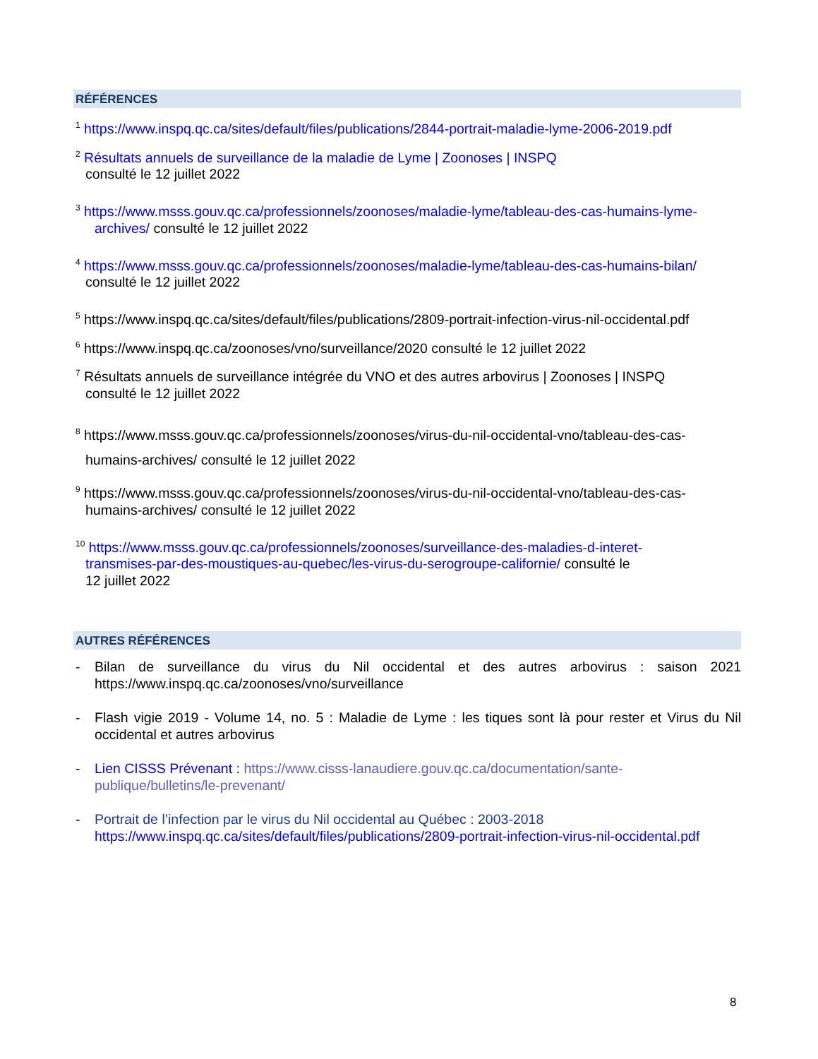RÉFÉRENCES
<sup>1</sup> https://www.inspq.qc.ca/sites/default/files/publications/2844-portrait-maladie-lyme-2006-2019.pdf
<sup>2</sup> Résultats annuels de surveillance de la maladie de Lyme | Zoonoses | INSPQ
consulté le 12 juillet 2022
<sup>3</sup> https://www.msss.gouv.qc.ca/professionnels/zoonoses/maladie-lyme/tableau-des-cas-humains-lyme-
archives/ consulté le 12 juillet 2022
<sup>4</sup> https://www.msss.gouv.qc.ca/professionnels/zoonoses/maladie-lyme/tableau-des-cas-humains-bilan/
consulté le 12 juillet 2022
<sup>5</sup> https://www.inspq.qc.ca/sites/default/files/publications/2809-portrait-infection-virus-nil-occidental.pdf
<sup>6</sup> https://www.inspq.qc.ca/zoonoses/vno/surveillance/2020 consulté le 12 juillet 2022
<sup>7</sup> Résultats annuels de surveillance intégrée du VNO et des autres arbovirus | Zoonoses | INSPQ
consulté le 12 juillet 2022
<sup>8</sup> https://www.msss.gouv.qc.ca/professionnels/zoonoses/virus-du-nil-occidental-vno/tableau-des-cas-
humains-archives/ consulté le 12 juillet 2022
<sup>9</sup> https://www.msss.gouv.qc.ca/professionnels/zoonoses/virus-du-nil-occidental-vno/tableau-des-cas-
humains-archives/ consulté le 12 juillet 2022
<sup>10</sup> https://www.msss.gouv.qc.ca/professionnels/zoonoses/surveillance-des-maladies-d-interet-
transmises-par-des-moustiques-au-quebec/les-virus-du-serogroupe-californie/ consulté le
12 juillet 2022
AUTRES RÉFÉRENCES
- Bilan de surveillance du virus du Nil occidental et des autres arbovirus : saison 2021 https://www.inspq.qc.ca/zoonoses/vno/surveillance
- Flash vigie 2019 - Volume 14, no. 5 : Maladie de Lyme : les tiques sont là pour rester et Virus du Nil occidental et autres arbovirus
- Lien CISSS Prévenant : https://www.cisss-lanaudiere.gouv.qc.ca/documentation/sante-publique/bulletins/le-prevenant/
- Portrait de l’infection par le virus du Nil occidental au Québec : 2003-2018
https://www.inspq.qc.ca/sites/default/files/publications/2809-portrait-infection-virus-nil-occidental.pdf
8